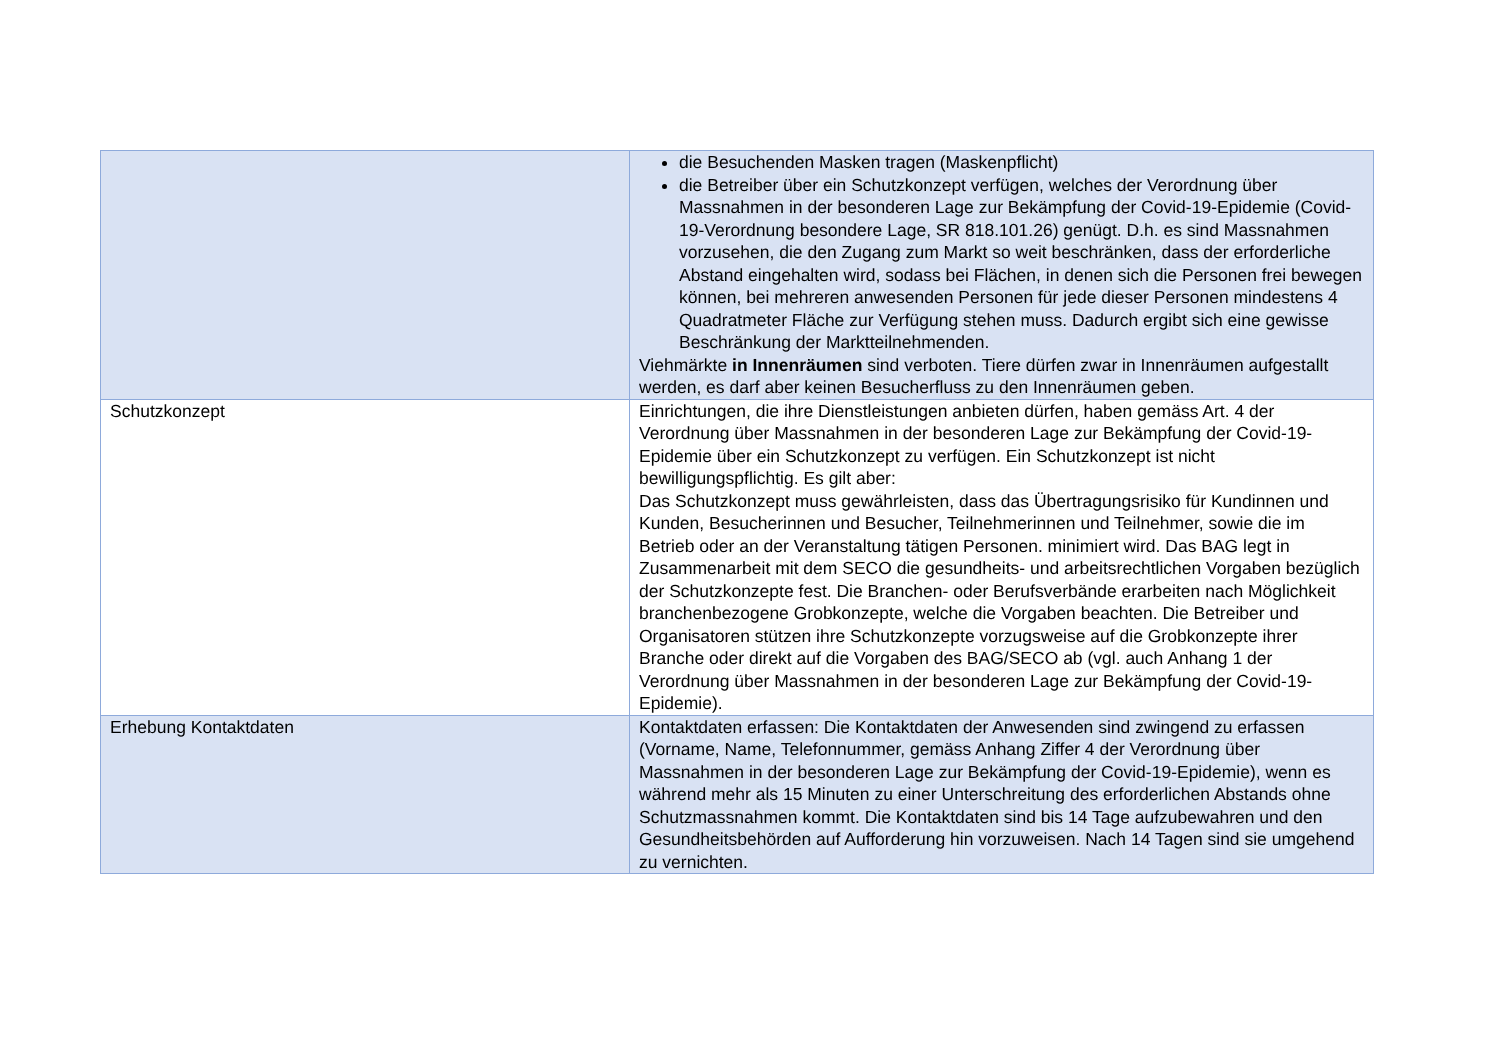| | die Besuchenden Masken tragen (Maskenpflicht) die Betreiber über ein Schutzkonzept verfügen, welches der Verordnung über Massnahmen in der besonderen Lage zur Bekämpfung der Covid-19-Epidemie (Covid-19-Verordnung besondere Lage, SR 818.101.26) genügt. D.h. es sind Massnahmen vorzusehen, die den Zugang zum Markt so weit beschränken, dass der erforderliche Abstand eingehalten wird, sodass bei Flächen, in denen sich die Personen frei bewegen können, bei mehreren anwesenden Personen für jede dieser Personen mindestens 4 Quadratmeter Fläche zur Verfügung stehen muss. Dadurch ergibt sich eine gewisse Beschränkung der Marktteilnehmenden. Viehmärkte in Innenräumen sind verboten. Tiere dürfen zwar in Innenräumen aufgestallt werden, es darf aber keinen Besucherfluss zu den Innenräumen geben. |
| Schutzkonzept | Einrichtungen, die ihre Dienstleistungen anbieten dürfen, haben gemäss Art. 4 der Verordnung über Massnahmen in der besonderen Lage zur Bekämpfung der Covid-19-Epidemie über ein Schutzkonzept zu verfügen. Ein Schutzkonzept ist nicht bewilligungspflichtig. Es gilt aber: Das Schutzkonzept muss gewährleisten, dass das Übertragungsrisiko für Kundinnen und Kunden, Besucherinnen und Besucher, Teilnehmerinnen und Teilnehmer, sowie die im Betrieb oder an der Veranstaltung tätigen Personen. minimiert wird. Das BAG legt in Zusammenarbeit mit dem SECO die gesundheits- und arbeitsrechtlichen Vorgaben bezüglich der Schutzkonzepte fest. Die Branchen- oder Berufsverbände erarbeiten nach Möglichkeit branchenbezogene Grobkonzepte, welche die Vorgaben beachten. Die Betreiber und Organisatoren stützen ihre Schutzkonzepte vorzugsweise auf die Grobkonzepte ihrer Branche oder direkt auf die Vorgaben des BAG/SECO ab (vgl. auch Anhang 1 der Verordnung über Massnahmen in der besonderen Lage zur Bekämpfung der Covid-19-Epidemie). |
| Erhebung Kontaktdaten | Kontaktdaten erfassen: Die Kontaktdaten der Anwesenden sind zwingend zu erfassen (Vorname, Name, Telefonnummer, gemäss Anhang Ziffer 4 der Verordnung über Massnahmen in der besonderen Lage zur Bekämpfung der Covid-19-Epidemie), wenn es während mehr als 15 Minuten zu einer Unterschreitung des erforderlichen Abstands ohne Schutzmassnahmen kommt. Die Kontaktdaten sind bis 14 Tage aufzubewahren und den Gesundheitsbehörden auf Aufforderung hin vorzuweisen. Nach 14 Tagen sind sie umgehend zu vernichten. |